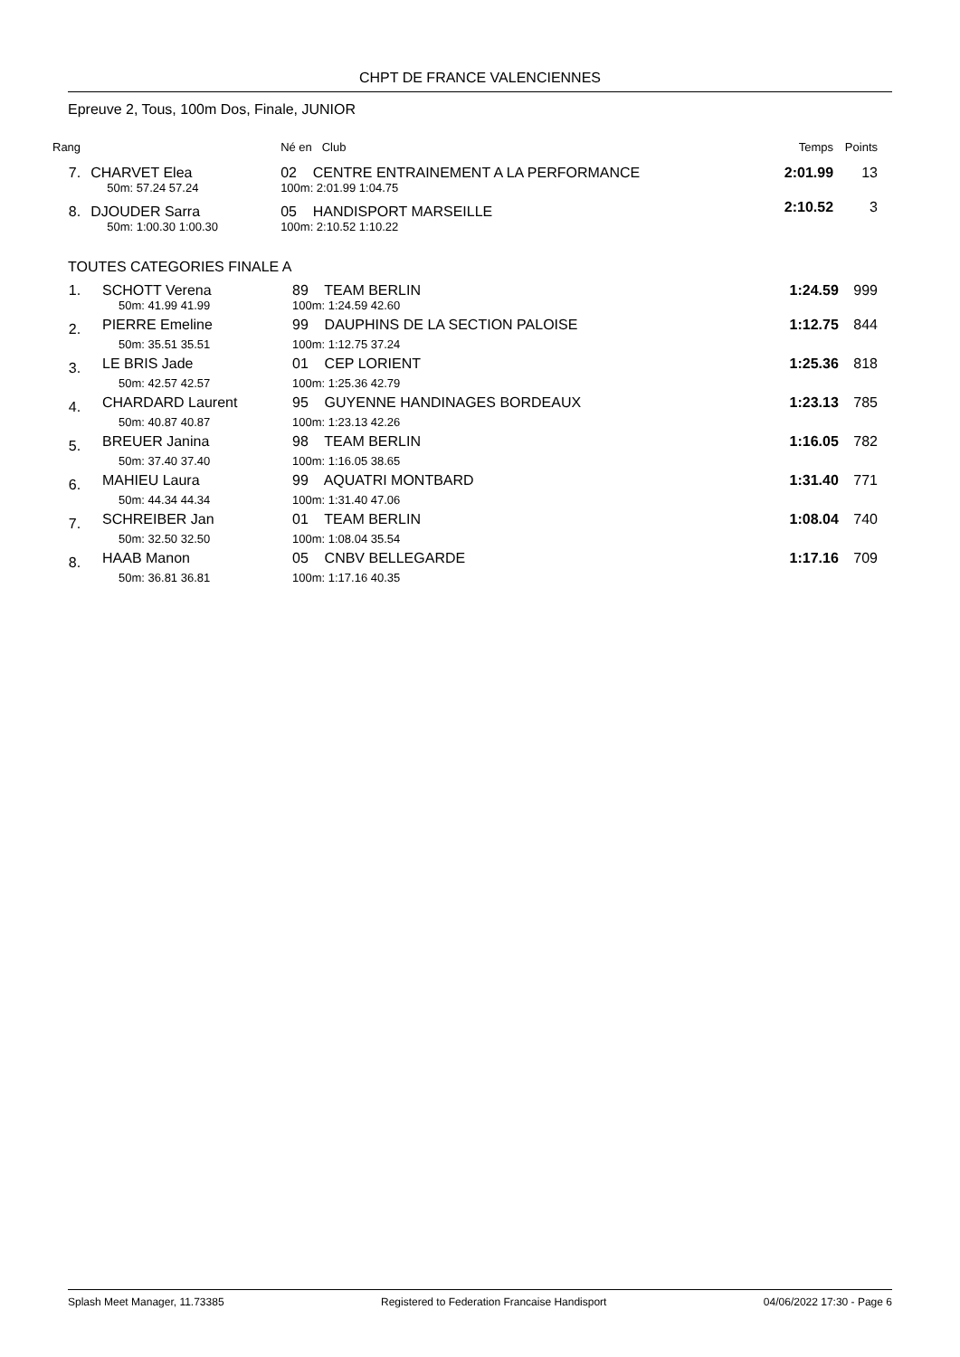CHPT DE FRANCE VALENCIENNES
Epreuve 2, Tous, 100m Dos, Finale, JUNIOR
| Rang | | Né en Club | Temps | Points |
| --- | --- | --- | --- | --- |
| 7. | CHARVET Elea | 02 CENTRE ENTRAINEMENT A LA PERFORMANCE | 2:01.99 | 13 |
| | 50m: 57.24 57.24 | 100m: 2:01.99 1:04.75 | | |
| 8. | DJOUDER Sarra | 05 HANDISPORT MARSEILLE | 2:10.52 | 3 |
| | 50m: 1:00.30 1:00.30 | 100m: 2:10.52 1:10.22 | | |
TOUTES CATEGORIES FINALE A
| 1. | SCHOTT Verena | 89 TEAM BERLIN | 1:24.59 | 999 |
| | 50m: 41.99 41.99 | 100m: 1:24.59 42.60 | | |
| 2. | PIERRE Emeline | 99 DAUPHINS DE LA SECTION PALOISE | 1:12.75 | 844 |
| | 50m: 35.51 35.51 | 100m: 1:12.75 37.24 | | |
| 3. | LE BRIS Jade | 01 CEP LORIENT | 1:25.36 | 818 |
| | 50m: 42.57 42.57 | 100m: 1:25.36 42.79 | | |
| 4. | CHARDARD Laurent | 95 GUYENNE HANDINAGES BORDEAUX | 1:23.13 | 785 |
| | 50m: 40.87 40.87 | 100m: 1:23.13 42.26 | | |
| 5. | BREUER Janina | 98 TEAM BERLIN | 1:16.05 | 782 |
| | 50m: 37.40 37.40 | 100m: 1:16.05 38.65 | | |
| 6. | MAHIEU Laura | 99 AQUATRI MONTBARD | 1:31.40 | 771 |
| | 50m: 44.34 44.34 | 100m: 1:31.40 47.06 | | |
| 7. | SCHREIBER Jan | 01 TEAM BERLIN | 1:08.04 | 740 |
| | 50m: 32.50 32.50 | 100m: 1:08.04 35.54 | | |
| 8. | HAAB Manon | 05 CNBV BELLEGARDE | 1:17.16 | 709 |
| | 50m: 36.81 36.81 | 100m: 1:17.16 40.35 | | |
Splash Meet Manager, 11.73385 Registered to Federation Francaise Handisport 04/06/2022 17:30 - Page 6